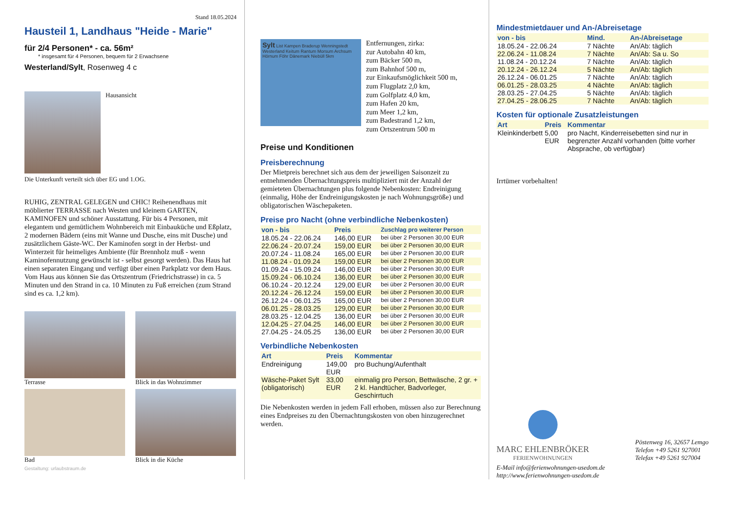Stand 18.05.2024
Hausteil 1, Landhaus "Heide - Marie"
für 2/4 Personen* - ca. 56m²
* insgesamt für 4 Personen, bequem für 2 Erwachsene
Westerland/Sylt, Rosenweg 4 c
Hausansicht
Die Unterkunft verteilt sich über EG und 1.OG.
RUHIG, ZENTRAL GELEGEN und CHIC! Reihenendhaus mit möblierter TERRASSE nach Westen und kleinem GARTEN, KAMINOFEN und schöner Ausstattung. Für bis 4 Personen, mit elegantem und gemütlichem Wohnbereich mit Einbauküche und Eßplatz, 2 modernen Bädern (eins mit Wanne und Dusche, eins mit Dusche) und zusätzlichem Gäste-WC. Der Kaminofen sorgt in der Herbst- und Winterzeit für heimeliges Ambiente (für Brennholz muß - wenn Kaminofennutzung gewünscht ist - selbst gesorgt werden). Das Haus hat einen separaten Eingang und verfügt über einen Parkplatz vor dem Haus. Vom Haus aus können Sie das Ortszentrum (Friedrichstrasse) in ca. 5 Minuten und den Strand in ca. 10 Minuten zu Fuß erreichen (zum Strand sind es ca. 1,2 km).
Terrasse
Blick in das Wohnzimmer
Bad
Blick in die Küche
Gestaltung: urlaubstraum.de
Sylt List Kampen Braderup Wenningstedt Westerland Keitum Rantum Morsum Archsum Hörnum Föhr Dänemark Niebüll 5km
Entfernungen, zirka:
zur Autobahn 40 km,
zum Bäcker 500 m,
zum Bahnhof 500 m,
zur Einkaufsmöglichkeit 500 m,
zum Flugplatz 2,0 km,
zum Golfplatz 4,0 km,
zum Hafen 20 km,
zum Meer 1,2 km,
zum Badestrand 1,2 km,
zum Ortszentrum 500 m
Preise und Konditionen
Preisberechnung
Der Mietpreis berechnet sich aus dem der jeweiligen Saisonzeit zu entnehmenden Übernachtungspreis multipliziert mit der Anzahl der gemieteten Übernachtungen plus folgende Nebenkosten: Endreinigung (einmalig, Höhe der Endreinigungskosten je nach Wohnungsgröße) und obligatorischen Wäschepaketen.
Preise pro Nacht (ohne verbindliche Nebenkosten)
| von - bis | Preis | Zuschlag pro weiterer Person |
| --- | --- | --- |
| 18.05.24 - 22.06.24 | 146,00 EUR | bei über 2 Personen 30,00 EUR |
| 22.06.24 - 20.07.24 | 159,00 EUR | bei über 2 Personen 30,00 EUR |
| 20.07.24 - 11.08.24 | 165,00 EUR | bei über 2 Personen 30,00 EUR |
| 11.08.24 - 01.09.24 | 159,00 EUR | bei über 2 Personen 30,00 EUR |
| 01.09.24 - 15.09.24 | 146,00 EUR | bei über 2 Personen 30,00 EUR |
| 15.09.24 - 06.10.24 | 136,00 EUR | bei über 2 Personen 30,00 EUR |
| 06.10.24 - 20.12.24 | 129,00 EUR | bei über 2 Personen 30,00 EUR |
| 20.12.24 - 26.12.24 | 159,00 EUR | bei über 2 Personen 30,00 EUR |
| 26.12.24 - 06.01.25 | 165,00 EUR | bei über 2 Personen 30,00 EUR |
| 06.01.25 - 28.03.25 | 129,00 EUR | bei über 2 Personen 30,00 EUR |
| 28.03.25 - 12.04.25 | 136,00 EUR | bei über 2 Personen 30,00 EUR |
| 12.04.25 - 27.04.25 | 146,00 EUR | bei über 2 Personen 30,00 EUR |
| 27.04.25 - 24.05.25 | 136,00 EUR | bei über 2 Personen 30,00 EUR |
Verbindliche Nebenkosten
| Art | Preis | Kommentar |
| --- | --- | --- |
| Endreinigung | 149,00 EUR | pro Buchung/Aufenthalt |
| Wäsche-Paket Sylt (obligatorisch) | 33,00 EUR | einmalig pro Person, Bettwäsche, 2 gr. + 2 kl. Handtücher, Badvorleger, Geschirrtuch |
Die Nebenkosten werden in jedem Fall erhoben, müssen also zur Berechnung eines Endpreises zu den Übernachtungskosten von oben hinzugerechnet werden.
Mindestmietdauer und An-/Abreisetage
| von - bis | Mind. | An-/Abreisetage |
| --- | --- | --- |
| 18.05.24 - 22.06.24 | 7 Nächte | An/Ab: täglich |
| 22.06.24 - 11.08.24 | 7 Nächte | An/Ab: Sa u. So |
| 11.08.24 - 20.12.24 | 7 Nächte | An/Ab: täglich |
| 20.12.24 - 26.12.24 | 5 Nächte | An/Ab: täglich |
| 26.12.24 - 06.01.25 | 7 Nächte | An/Ab: täglich |
| 06.01.25 - 28.03.25 | 4 Nächte | An/Ab: täglich |
| 28.03.25 - 27.04.25 | 5 Nächte | An/Ab: täglich |
| 27.04.25 - 28.06.25 | 7 Nächte | An/Ab: täglich |
Kosten für optionale Zusatzleistungen
| Art | Preis | Kommentar |
| --- | --- | --- |
| Kleinkinderbett | 5,00 EUR | pro Nacht, Kinderreisebetten sind nur in begrenzter Anzahl vorhanden (bitte vorher Absprache, ob verfügbar) |
Irrtümer vorbehalten!
MARC EHLENBRÖKER
FERIENWOHNUNGEN
Pöstenweg 16, 32657 Lemgo
Telefon +49 5261 927001
Telefax +49 5261 927004
E-Mail info@ferienwohnungen-usedom.de
http://www.ferienwohnungen-usedom.de